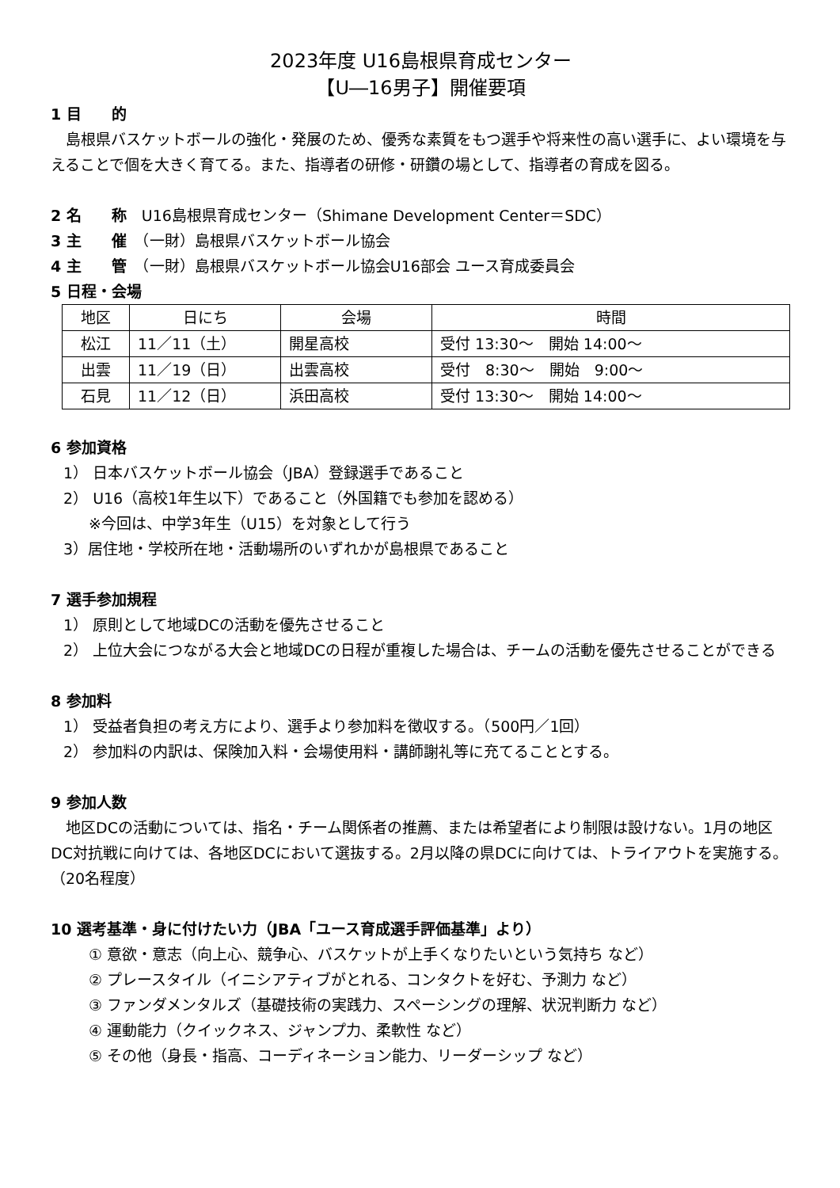2023年度 U16島根県育成センター
【U―16男子】開催要項
1 目　　的
　島根県バスケットボールの強化・発展のため、優秀な素質をもつ選手や将来性の高い選手に、よい環境を与えることで個を大きく育てる。また、指導者の研修・研鑽の場として、指導者の育成を図る。
2 名　　称　U16島根県育成センター（Shimane Development Center＝SDC）
3 主　　催　（一財）島根県バスケットボール協会
4 主　　管　（一財）島根県バスケットボール協会U16部会 ユース育成委員会
5 日程・会場
| 地区 | 日にち | 会場 | 時間 |
| --- | --- | --- | --- |
| 松江 | 11／11（土） | 開星高校 | 受付 13:30～ 開始 14:00～ |
| 出雲 | 11／19（日） | 出雲高校 | 受付 8:30～ 開始 9:00～ |
| 石見 | 11／12（日） | 浜田高校 | 受付 13:30～ 開始 14:00～ |
6 参加資格
1） 日本バスケットボール協会（JBA）登録選手であること
2） U16（高校1年生以下）であること（外国籍でも参加を認める）
※今回は、中学3年生（U15）を対象として行う
3）居住地・学校所在地・活動場所のいずれかが島根県であること
7 選手参加規程
1） 原則として地域DCの活動を優先させること
2） 上位大会につながる大会と地域DCの日程が重複した場合は、チームの活動を優先させることができる
8 参加料
1） 受益者負担の考え方により、選手より参加料を徴収する。（500円／1回）
2） 参加料の内訳は、保険加入料・会場使用料・講師謝礼等に充てることとする。
9 参加人数
　地区DCの活動については、指名・チーム関係者の推薦、または希望者により制限は設けない。1月の地区DC対抗戦に向けては、各地区DCにおいて選抜する。2月以降の県DCに向けては、トライアウトを実施する。（20名程度）
10 選考基準・身に付けたい力（JBA「ユース育成選手評価基準」より）
① 意欲・意志（向上心、競争心、バスケットが上手くなりたいという気持ち など）
② プレースタイル（イニシアティブがとれる、コンタクトを好む、予測力 など）
③ ファンダメンタルズ（基礎技術の実践力、スペーシングの理解、状況判断力 など）
④ 運動能力（クイックネス、ジャンプ力、柔軟性 など）
⑤ その他（身長・指高、コーディネーション能力、リーダーシップ など）